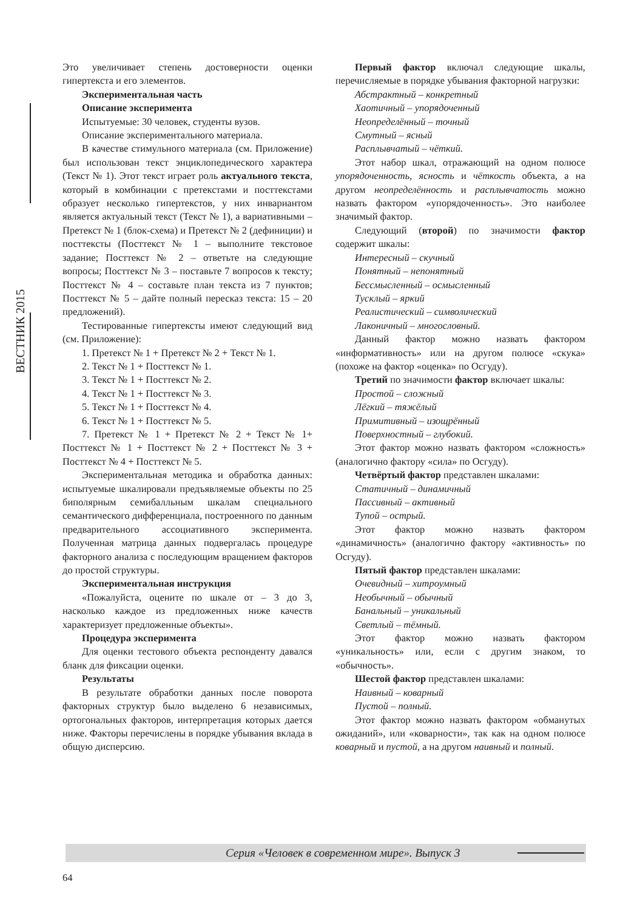ВЕСТНИК 2015
Это увеличивает степень достоверности оценки гипертекста и его элементов.
Экспериментальная часть
Описание эксперимента
Испытуемые: 30 человек, студенты вузов.
Описание экспериментального материала.
В качестве стимульного материала (см. Приложение) был использован текст энциклопедического характера (Текст № 1). Этот текст играет роль актуального текста, который в комбинации с претекстами и посттекстами образует несколько гипертекстов, у них инвариантом является актуальный текст (Текст № 1), а вариативными – Претекст № 1 (блок-схема) и Претекст № 2 (дефиниции) и посттексты (Посттекст № 1 – выполните текстовое задание; Посттекст № 2 – ответьте на следующие вопросы; Посттекст № 3 – поставьте 7 вопросов к тексту; Посттекст № 4 – составьте план текста из 7 пунктов; Посттекст № 5 – дайте полный пересказ текста: 15 – 20 предложений).
Тестированные гипертексты имеют следующий вид (см. Приложение):
1. Претекст № 1 + Претекст № 2 + Текст № 1.
2. Текст № 1 + Посттекст № 1.
3. Текст № 1 + Посттекст № 2.
4. Текст № 1 + Посттекст № 3.
5. Текст № 1 + Посттекст № 4.
6. Текст № 1 + Посттекст № 5.
7. Претекст № 1 + Претекст № 2 + Текст № 1+ Посттекст № 1 + Посттекст № 2 + Посттекст № 3 + Посттекст № 4 + Посттекст № 5.
Экспериментальная методика и обработка данных: испытуемые шкалировали предъявляемые объекты по 25 биполярным семибалльным шкалам специального семантического дифференциала, построенного по данным предварительного ассоциативного эксперимента. Полученная матрица данных подвергалась процедуре факторного анализа с последующим вращением факторов до простой структуры.
Экспериментальная инструкция
«Пожалуйста, оцените по шкале от – 3 до 3, насколько каждое из предложенных ниже качеств характеризует предложенные объекты».
Процедура эксперимента
Для оценки тестового объекта респонденту давался бланк для фиксации оценки.
Результаты
В результате обработки данных после поворота факторных структур было выделено 6 независимых, ортогональных факторов, интерпретация которых дается ниже. Факторы перечислены в порядке убывания вклада в общую дисперсию.
Первый фактор включал следующие шкалы, перечисляемые в порядке убывания факторной нагрузки:
Абстрактный – конкретный
Хаотичный – упорядоченный
Неопределённый – точный
Смутный – ясный
Расплывчатый – чёткий.
Этот набор шкал, отражающий на одном полюсе упорядоченность, ясность и чёткость объекта, а на другом неопределённость и расплывчатость можно назвать фактором «упорядоченность». Это наиболее значимый фактор.
Следующий (второй) по значимости фактор содержит шкалы:
Интересный – скучный
Понятный – непонятный
Бессмысленный – осмысленный
Тусклый – яркий
Реалистический – символический
Лаконичный – многословный.
Данный фактор можно назвать фактором «информативность» или на другом полюсе «скука» (похоже на фактор «оценка» по Осгуду).
Третий по значимости фактор включает шкалы:
Простой – сложный
Лёгкий – тяжёлый
Примитивный – изощрённый
Поверхностный – глубокий.
Этот фактор можно назвать фактором «сложность» (аналогично фактору «сила» по Осгуду).
Четвёртый фактор представлен шкалами:
Статичный – динамичный
Пассивный – активный
Тупой – острый.
Этот фактор можно назвать фактором «динамичность» (аналогично фактору «активность» по Осгуду).
Пятый фактор представлен шкалами:
Очевидный – хитроумный
Необычный – обычный
Банальный – уникальный
Светлый – тёмный.
Этот фактор можно назвать фактором «уникальность» или, если с другим знаком, то «обычность».
Шестой фактор представлен шкалами:
Наивный – коварный
Пустой – полный.
Этот фактор можно назвать фактором «обманутых ожиданий», или «коварности», так как на одном полюсе коварный и пустой, а на другом наивный и полный.
Серия «Человек в современном мире». Выпуск 3
64